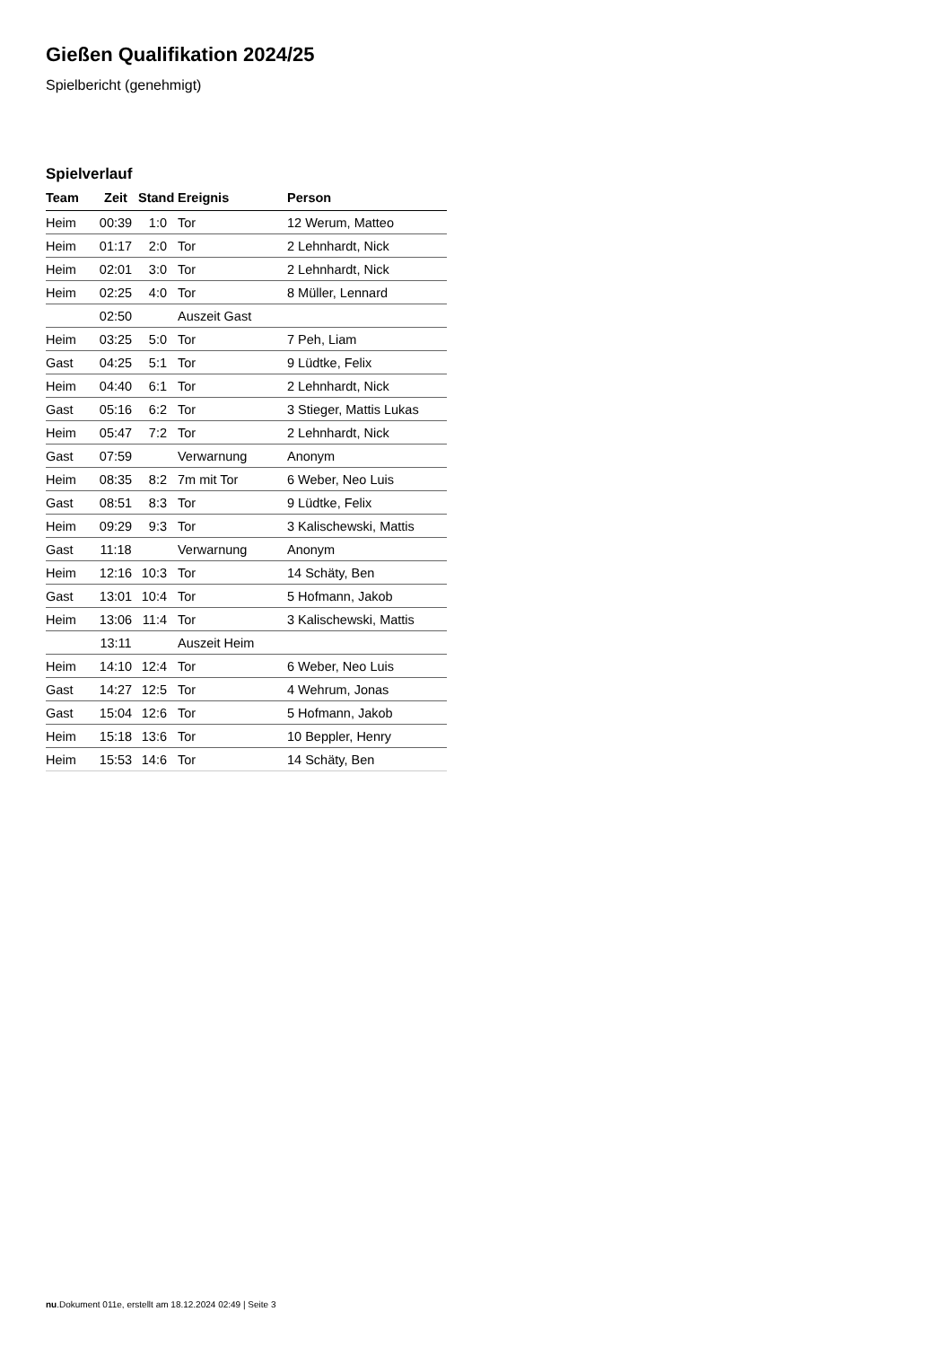Gießen Qualifikation 2024/25
Spielbericht (genehmigt)
Spielverlauf
| Team | Zeit | Stand | Ereignis | Person |
| --- | --- | --- | --- | --- |
| Heim | 00:39 | 1:0 | Tor | 12 Werum, Matteo |
| Heim | 01:17 | 2:0 | Tor | 2 Lehnhardt, Nick |
| Heim | 02:01 | 3:0 | Tor | 2 Lehnhardt, Nick |
| Heim | 02:25 | 4:0 | Tor | 8 Müller, Lennard |
| | 02:50 | | Auszeit Gast | |
| Heim | 03:25 | 5:0 | Tor | 7 Peh, Liam |
| Gast | 04:25 | 5:1 | Tor | 9 Lüdtke, Felix |
| Heim | 04:40 | 6:1 | Tor | 2 Lehnhardt, Nick |
| Gast | 05:16 | 6:2 | Tor | 3 Stieger, Mattis Lukas |
| Heim | 05:47 | 7:2 | Tor | 2 Lehnhardt, Nick |
| Gast | 07:59 | | Verwarnung | Anonym |
| Heim | 08:35 | 8:2 | 7m mit Tor | 6 Weber, Neo Luis |
| Gast | 08:51 | 8:3 | Tor | 9 Lüdtke, Felix |
| Heim | 09:29 | 9:3 | Tor | 3 Kalischewski, Mattis |
| Gast | 11:18 | | Verwarnung | Anonym |
| Heim | 12:16 | 10:3 | Tor | 14 Schäty, Ben |
| Gast | 13:01 | 10:4 | Tor | 5 Hofmann, Jakob |
| Heim | 13:06 | 11:4 | Tor | 3 Kalischewski, Mattis |
| | 13:11 | | Auszeit Heim | |
| Heim | 14:10 | 12:4 | Tor | 6 Weber, Neo Luis |
| Gast | 14:27 | 12:5 | Tor | 4 Wehrum, Jonas |
| Gast | 15:04 | 12:6 | Tor | 5 Hofmann, Jakob |
| Heim | 15:18 | 13:6 | Tor | 10 Beppler, Henry |
| Heim | 15:53 | 14:6 | Tor | 14 Schäty, Ben |
nu.Dokument 011e, erstellt am 18.12.2024 02:49 | Seite 3